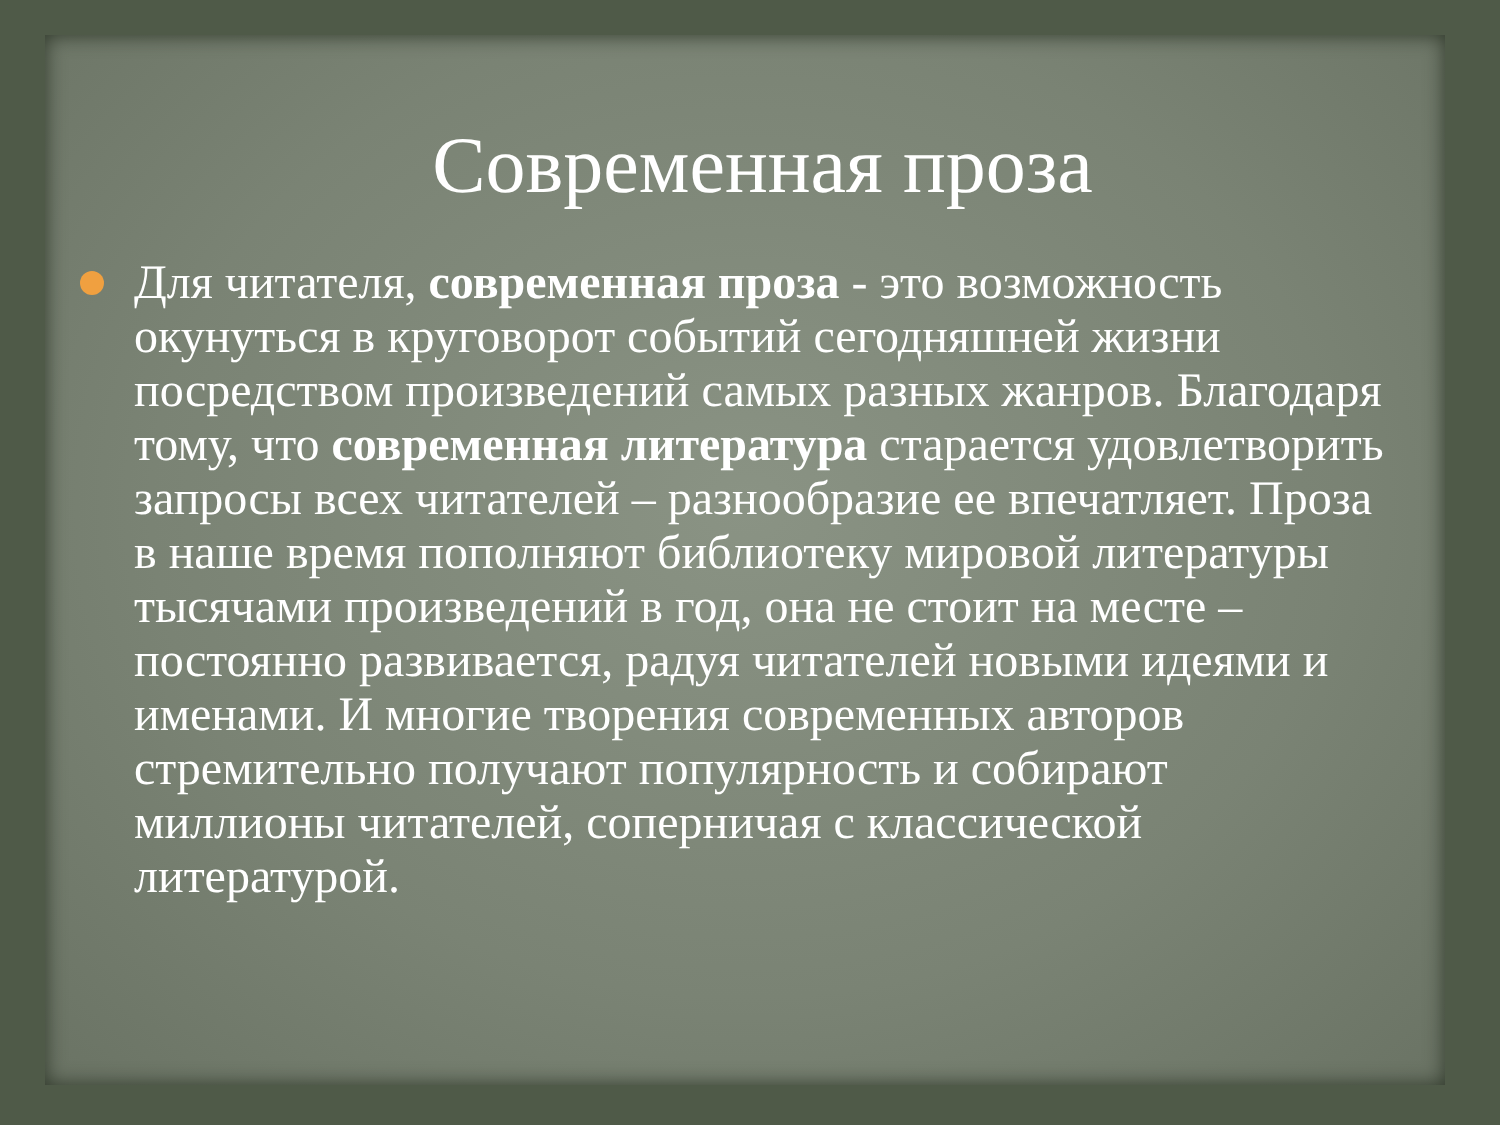Современная проза
Для читателя, современная проза - это возможность окунуться в круговорот событий сегодняшней жизни посредством произведений самых разных жанров. Благодаря тому, что современная литература старается удовлетворить запросы всех читателей – разнообразие ее впечатляет. Проза в наше время пополняют библиотеку мировой литературы тысячами произведений в год, она не стоит на месте – постоянно развивается, радуя читателей новыми идеями и именами. И многие творения современных авторов стремительно получают популярность и собирают миллионы читателей, соперничая с классической литературой.